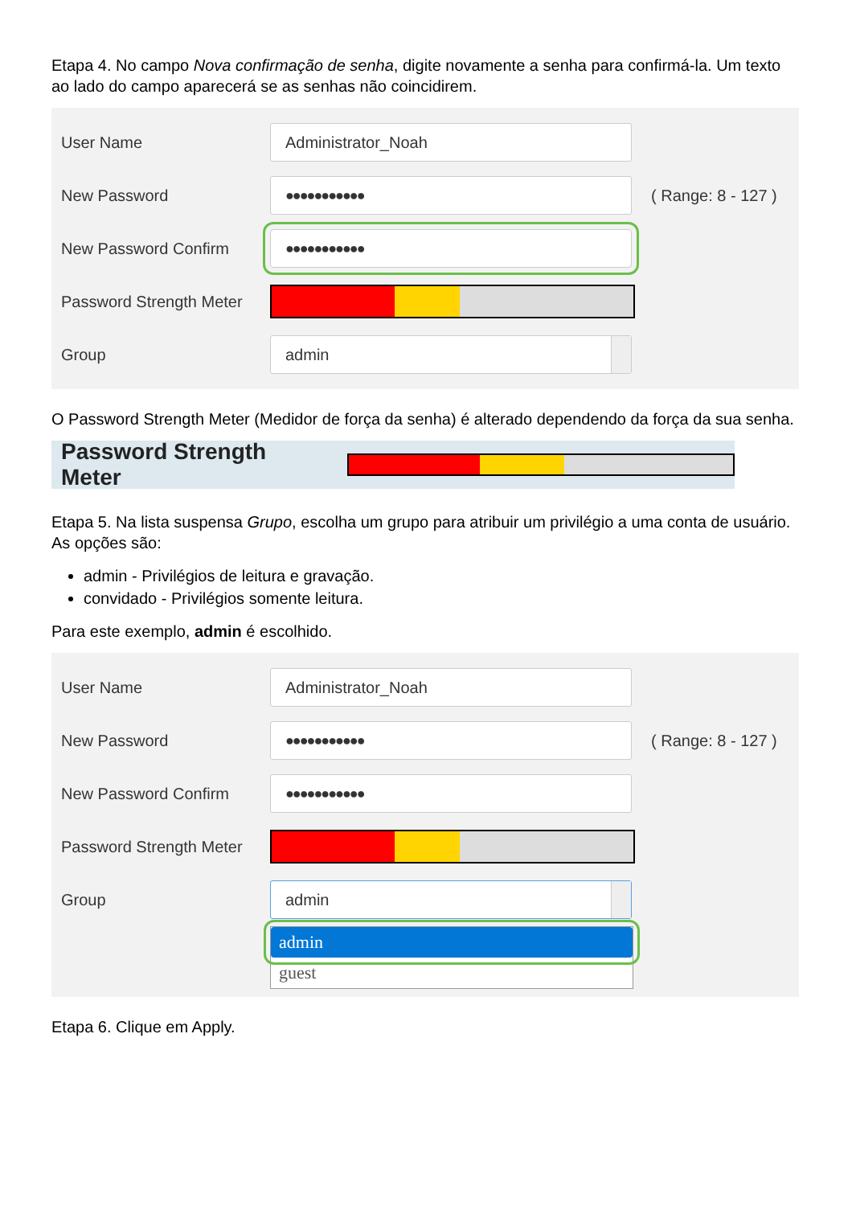Etapa 4. No campo Nova confirmação de senha, digite novamente a senha para confirmá-la. Um texto ao lado do campo aparecerá se as senhas não coincidirem.
User Name Administrator_Noah
New Password ●●●●●●●●●●● ( Range: 8 - 127 )
New Password Confirm ●●●●●●●●●●●
Password Strength Meter
Group admin
O Password Strength Meter (Medidor de força da senha) é alterado dependendo da força da sua senha.
Password Strength Meter
Etapa 5. Na lista suspensa Grupo, escolha um grupo para atribuir um privilégio a uma conta de usuário. As opções são:
admin - Privilégios de leitura e gravação.
convidado - Privilégios somente leitura.
Para este exemplo, admin é escolhido.
User Name Administrator_Noah
New Password ●●●●●●●●●●● ( Range: 8 - 127 )
New Password Confirm ●●●●●●●●●●●
Password Strength Meter
Group admin
admin
guest
Etapa 6. Clique em Apply.